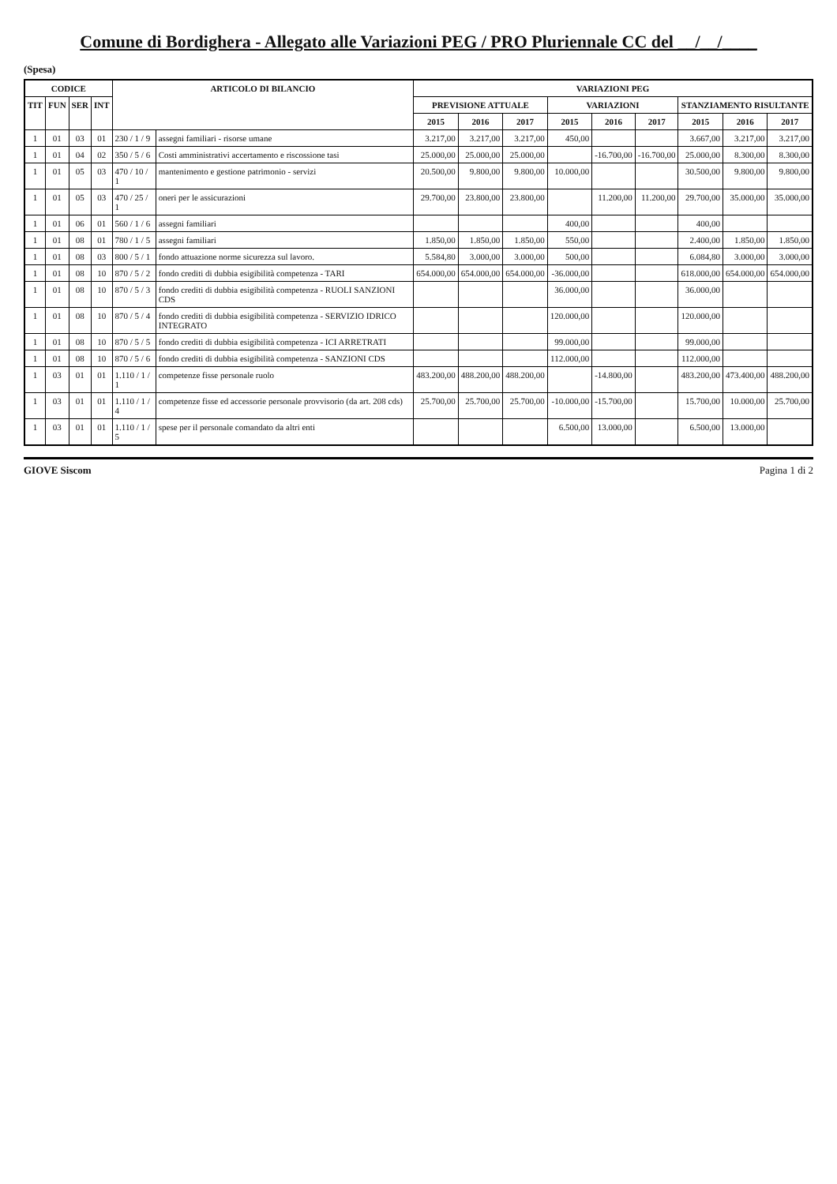Comune di Bordighera - Allegato alle Variazioni PEG / PRO Pluriennale CC del __/__/____
(Spesa)
| CODICE | | | | ARTICOLO DI BILANCIO | | VARIAZIONI PEG | | | | | | | | |
| --- | --- | --- | --- | --- | --- | --- | --- | --- | --- | --- | --- | --- | --- | --- |
| TIT | FUN | SER | INT | | | PREVISIONE ATTUALE | | | VARIAZIONI | | | STANZIAMENTO RISULTANTE | | |
| | | | | | | 2015 | 2016 | 2017 | 2015 | 2016 | 2017 | 2015 | 2016 | 2017 |
| 1 | 01 | 03 | 01 | 230 / 1 / 9 | assegni familiari - risorse umane | 3.217,00 | 3.217,00 | 3.217,00 | 450,00 | | | 3.667,00 | 3.217,00 | 3.217,00 |
| 1 | 01 | 04 | 02 | 350 / 5 / 6 | Costi amministrativi accertamento e riscossione tasi | 25.000,00 | 25.000,00 | 25.000,00 | | -16.700,00 | -16.700,00 | 25.000,00 | 8.300,00 | 8.300,00 |
| 1 | 01 | 05 | 03 | 470 / 10 / 1 | mantenimento e gestione patrimonio - servizi | 20.500,00 | 9.800,00 | 9.800,00 | 10.000,00 | | | 30.500,00 | 9.800,00 | 9.800,00 |
| 1 | 01 | 05 | 03 | 470 / 25 / 1 | oneri per le assicurazioni | 29.700,00 | 23.800,00 | 23.800,00 | | 11.200,00 | 11.200,00 | 29.700,00 | 35.000,00 | 35.000,00 |
| 1 | 01 | 06 | 01 | 560 / 1 / 6 | assegni familiari | | | | 400,00 | | | 400,00 | | |
| 1 | 01 | 08 | 01 | 780 / 1 / 5 | assegni familiari | 1.850,00 | 1.850,00 | 1.850,00 | 550,00 | | | 2.400,00 | 1.850,00 | 1.850,00 |
| 1 | 01 | 08 | 03 | 800 / 5 / 1 | fondo attuazione norme sicurezza sul lavoro. | 5.584,80 | 3.000,00 | 3.000,00 | 500,00 | | | 6.084,80 | 3.000,00 | 3.000,00 |
| 1 | 01 | 08 | 10 | 870 / 5 / 2 | fondo crediti di dubbia esigibilità competenza - TARI | 654.000,00 | 654.000,00 | 654.000,00 | -36.000,00 | | | 618.000,00 | 654.000,00 | 654.000,00 |
| 1 | 01 | 08 | 10 | 870 / 5 / 3 | fondo crediti di dubbia esigibilità competenza - RUOLI SANZIONI CDS | | | | 36.000,00 | | | 36.000,00 | | |
| 1 | 01 | 08 | 10 | 870 / 5 / 4 | fondo crediti di dubbia esigibilità competenza - SERVIZIO IDRICO INTEGRATO | | | | 120.000,00 | | | 120.000,00 | | |
| 1 | 01 | 08 | 10 | 870 / 5 / 5 | fondo crediti di dubbia esigibilità competenza - ICI ARRETRATI | | | | 99.000,00 | | | 99.000,00 | | |
| 1 | 01 | 08 | 10 | 870 / 5 / 6 | fondo crediti di dubbia esigibilità competenza - SANZIONI CDS | | | | 112.000,00 | | | 112.000,00 | | |
| 1 | 03 | 01 | 01 | 1.110 / 1 / 1 | competenze fisse personale ruolo | 483.200,00 | 488.200,00 | 488.200,00 | | -14.800,00 | | 483.200,00 | 473.400,00 | 488.200,00 |
| 1 | 03 | 01 | 01 | 1.110 / 1 / 4 | competenze fisse ed accessorie personale provvisorio (da art. 208 cds) | 25.700,00 | 25.700,00 | 25.700,00 | -10.000,00 | -15.700,00 | | 15.700,00 | 10.000,00 | 25.700,00 |
| 1 | 03 | 01 | 01 | 1.110 / 1 / 5 | spese per il personale comandato da altri enti | | | | 6.500,00 | 13.000,00 | | 6.500,00 | 13.000,00 | |
GIOVE Siscom Pagina 1 di 2